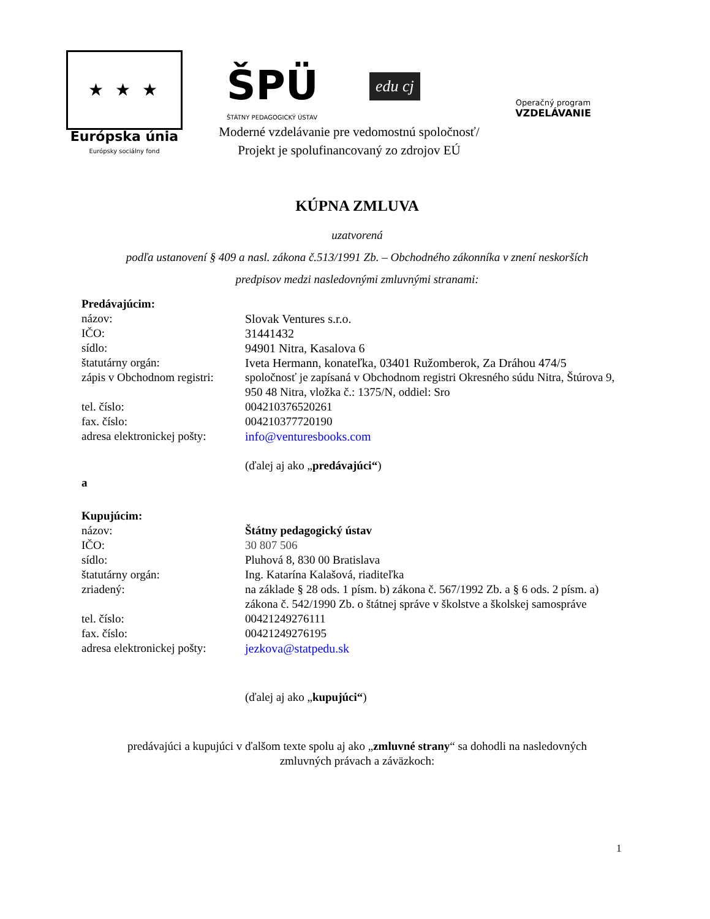★ ★ ★
Európska únia
Európsky sociálny fond
ŠPÜ
ŠTÁTNY PEDAGOGICKÝ ÚSTAV
edu cj
Operačný program
VZDELÁVANIE
Moderné vzdelávanie pre vedomostnú spoločnosť/
Projekt je spolufinancovaný zo zdrojov EÚ
KÚPNA ZMLUVA
uzatvorená
podľa ustanovení § 409 a nasl. zákona č.513/1991 Zb. – Obchodného zákonníka v znení neskorších
predpisov medzi nasledovnými zmluvnými stranami:
Predávajúcim:
názov: Slovak Ventures s.r.o.
IČO: 31441432
sídlo: 94901 Nitra, Kasalova 6
štatutárny orgán: Iveta Hermann, konateľka, 03401 Ružomberok, Za Dráhou 474/5
zápis v Obchodnom registri: spoločnosť je zapísaná v Obchodnom registri Okresného súdu Nitra, Štúrova 9, 950 48 Nitra, vložka č.: 1375/N, oddiel: Sro
tel. číslo: 004210376520261
fax. číslo: 004210377720190
adresa elektronickej pošty: info@venturesbooks.com
(ďalej aj ako „predávajúci“)
a
Kupujúcim:
názov: Štátny pedagogický ústav
IČO: 30 807 506
sídlo: Pluhová 8, 830 00 Bratislava
štatutárny orgán: Ing. Katarína Kalašová, riaditeľka
zriadený: na základe § 28 ods. 1 písm. b) zákona č. 567/1992 Zb. a § 6 ods. 2 písm. a) zákona č. 542/1990 Zb. o štátnej správe v školstve a školskej samospráve
tel. číslo: 00421249276111
fax. číslo: 00421249276195
adresa elektronickej pošty: jezkova@statpedu.sk
(ďalej aj ako „kupujúci“)
predávajúci a kupujúci v ďalšom texte spolu aj ako „zmluvné strany“ sa dohodli na nasledovných
zmluvných právach a záväzkoch:
1